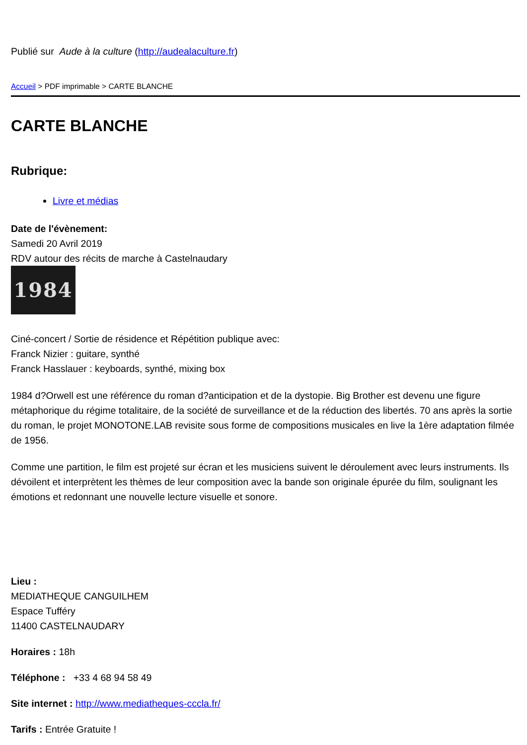Publié sur Aude à la culture (http://audealaculture.fr)
Accueil > PDF imprimable > CARTE BLANCHE
CARTE BLANCHE
Rubrique:
Livre et médias
Date de l'évènement:
Samedi 20 Avril 2019
RDV autour des récits de marche à Castelnaudary
1984
Ciné-concert / Sortie de résidence et Répétition publique avec:
Franck Nizier : guitare, synthé
Franck Hasslauer : keyboards, synthé, mixing box
1984 d?Orwell est une référence du roman d?anticipation et de la dystopie. Big Brother est devenu une figure métaphorique du régime totalitaire, de la société de surveillance et de la réduction des libertés. 70 ans après la sortie du roman, le projet MONOTONE.LAB revisite sous forme de compositions musicales en live la 1ère adaptation filmée de 1956.
Comme une partition, le film est projeté sur écran et les musiciens suivent le déroulement avec leurs instruments. Ils dévoilent et interprètent les thèmes de leur composition avec la bande son originale épurée du film, soulignant les émotions et redonnant une nouvelle lecture visuelle et sonore.
Lieu :
MEDIATHEQUE CANGUILHEM
Espace Tufféry
11400 CASTELNAUDARY
Horaires : 18h
Téléphone : +33 4 68 94 58 49
Site internet : http://www.mediatheques-cccla.fr/
Tarifs : Entrée Gratuite !